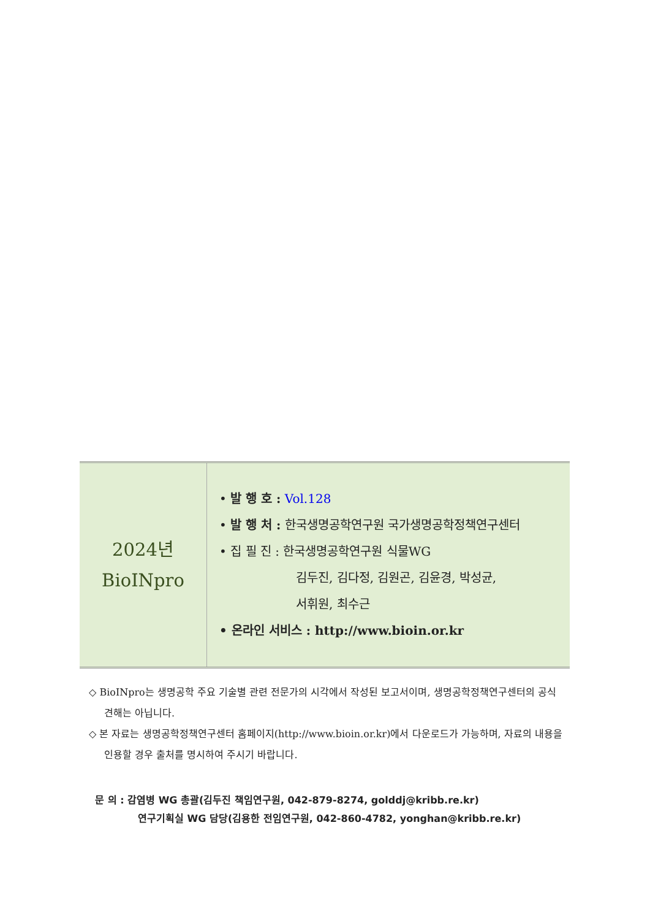| 2024년 BioINpro | • 발 행 호 : Vol.128 • 발 행 처 : 한국생명공학연구원 국가생명공학정책연구센터 • 집 필 진 : 한국생명공학연구원 식물WG 김두진, 김다정, 김원곤, 김윤경, 박성균, 서휘원, 최수근 • 온라인 서비스 : http://www.bioin.or.kr |
◇ BioINpro는 생명공학 주요 기술별 관련 전문가의 시각에서 작성된 보고서이며, 생명공학정책연구센터의 공식 견해는 아닙니다.
◇ 본 자료는 생명공학정책연구센터 홈페이지(http://www.bioin.or.kr)에서 다운로드가 가능하며, 자료의 내용을 인용할 경우 출처를 명시하여 주시기 바랍니다.
문 의 : 감염병 WG 총괄(김두진 책임연구원, 042-879-8274, golddj@kribb.re.kr)
연구기획실 WG 담당(김용한 전임연구원, 042-860-4782, yonghan@kribb.re.kr)